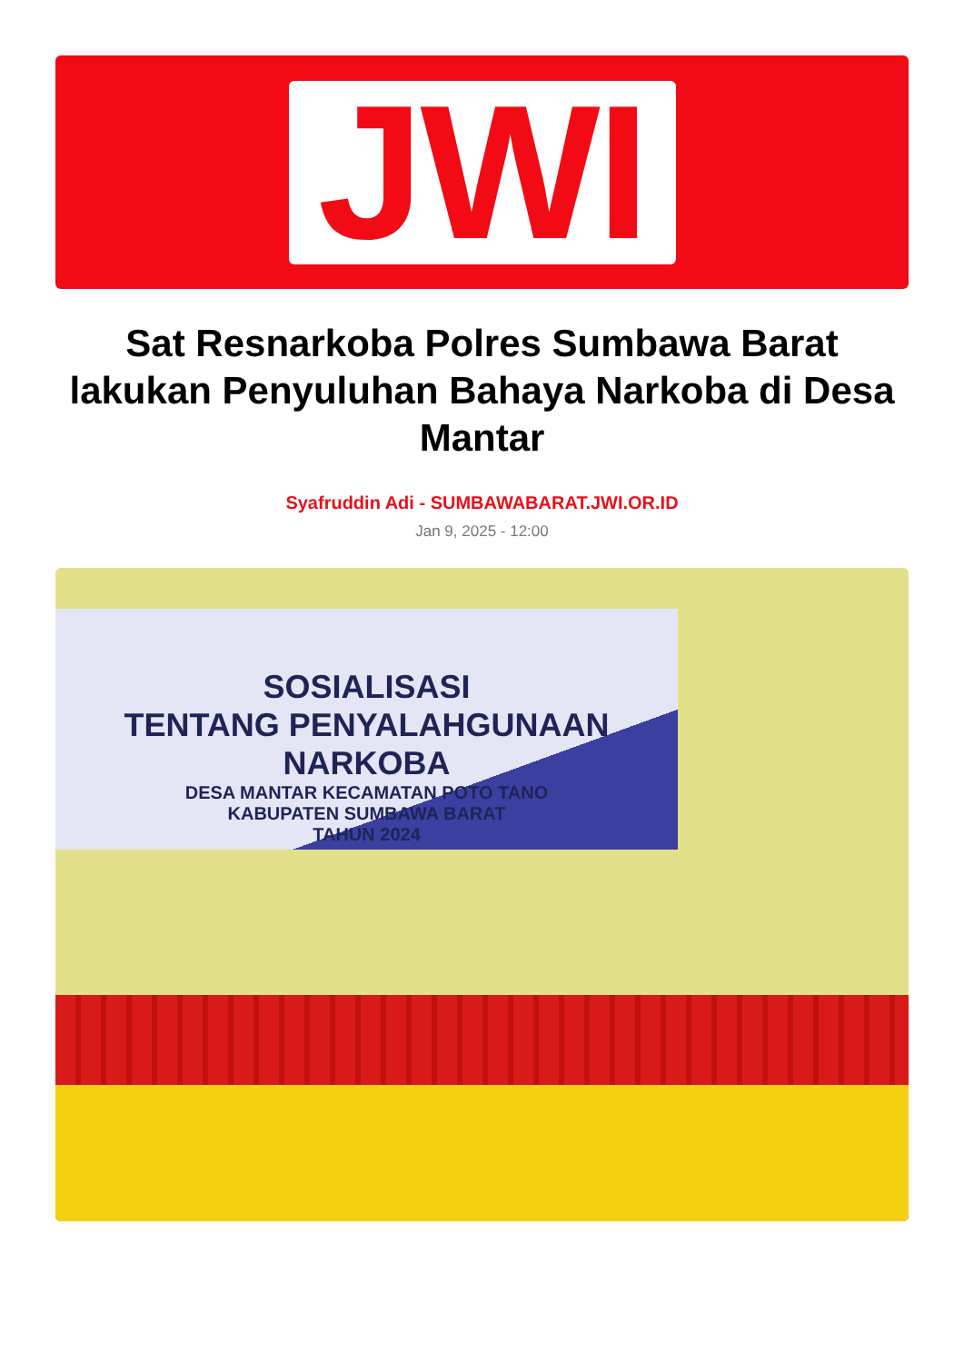JWI
Sat Resnarkoba Polres Sumbawa Barat lakukan Penyuluhan Bahaya Narkoba di Desa Mantar
Syafruddin Adi - SUMBAWABARAT.JWI.OR.ID
Jan 9, 2025 - 12:00
SOSIALISASI
TENTANG PENYALAHGUNAAN NARKOBA
DESA MANTAR KECAMATAN POTO TANO
KABUPATEN SUMBAWA BARAT
TAHUN 2024